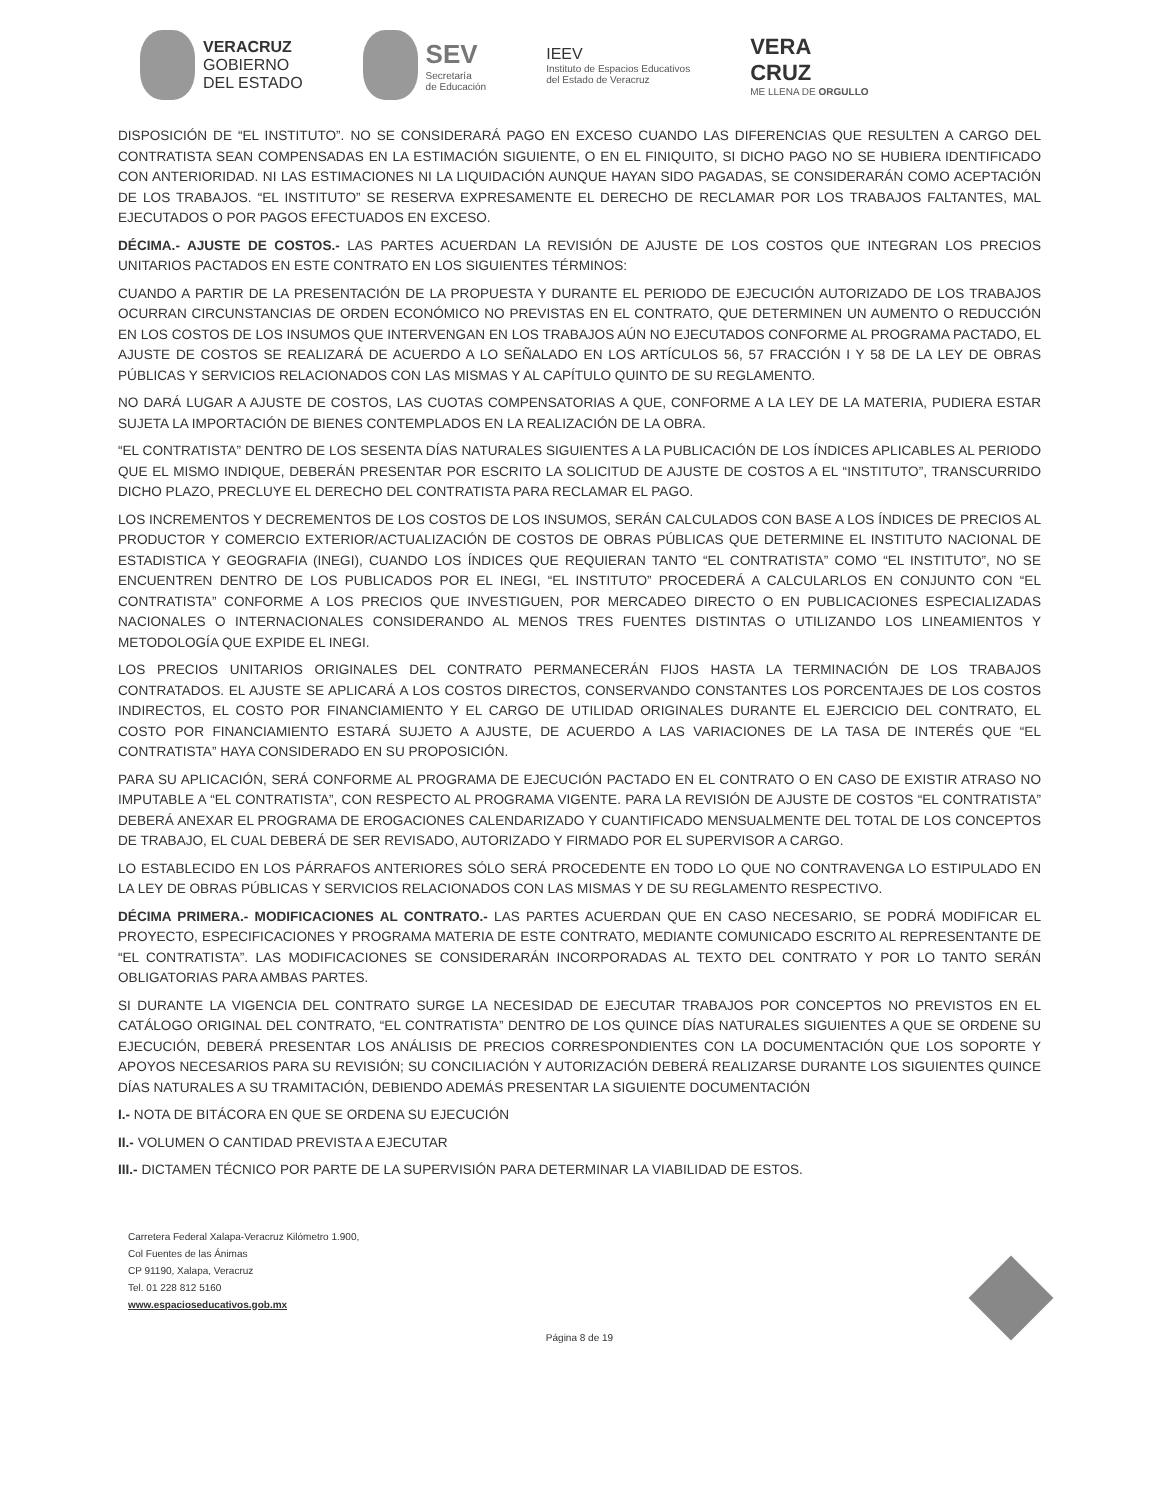VERACRUZ
GOBIERNO
DEL ESTADO
SEV
Secretaría
de Educación
IEEV
Instituto de Espacios Educativos
del Estado de Veracruz
VERA
CRUZ
ME LLENA DE ORGULLO
DISPOSICIÓN DE “EL INSTITUTO”. NO SE CONSIDERARÁ PAGO EN EXCESO CUANDO LAS DIFERENCIAS QUE RESULTEN A CARGO DEL CONTRATISTA SEAN COMPENSADAS EN LA ESTIMACIÓN SIGUIENTE, O EN EL FINIQUITO, SI DICHO PAGO NO SE HUBIERA IDENTIFICADO CON ANTERIORIDAD. NI LAS ESTIMACIONES NI LA LIQUIDACIÓN AUNQUE HAYAN SIDO PAGADAS, SE CONSIDERARÁN COMO ACEPTACIÓN DE LOS TRABAJOS. “EL INSTITUTO” SE RESERVA EXPRESAMENTE EL DERECHO DE RECLAMAR POR LOS TRABAJOS FALTANTES, MAL EJECUTADOS O POR PAGOS EFECTUADOS EN EXCESO.
DÉCIMA.- AJUSTE DE COSTOS.- LAS PARTES ACUERDAN LA REVISIÓN DE AJUSTE DE LOS COSTOS QUE INTEGRAN LOS PRECIOS UNITARIOS PACTADOS EN ESTE CONTRATO EN LOS SIGUIENTES TÉRMINOS:
CUANDO A PARTIR DE LA PRESENTACIÓN DE LA PROPUESTA Y DURANTE EL PERIODO DE EJECUCIÓN AUTORIZADO DE LOS TRABAJOS OCURRAN CIRCUNSTANCIAS DE ORDEN ECONÓMICO NO PREVISTAS EN EL CONTRATO, QUE DETERMINEN UN AUMENTO O REDUCCIÓN EN LOS COSTOS DE LOS INSUMOS QUE INTERVENGAN EN LOS TRABAJOS AÚN NO EJECUTADOS CONFORME AL PROGRAMA PACTADO, EL AJUSTE DE COSTOS SE REALIZARÁ DE ACUERDO A LO SEÑALADO EN LOS ARTÍCULOS 56, 57 FRACCIÓN I Y 58 DE LA LEY DE OBRAS PÚBLICAS Y SERVICIOS RELACIONADOS CON LAS MISMAS Y AL CAPÍTULO QUINTO DE SU REGLAMENTO.
NO DARÁ LUGAR A AJUSTE DE COSTOS, LAS CUOTAS COMPENSATORIAS A QUE, CONFORME A LA LEY DE LA MATERIA, PUDIERA ESTAR SUJETA LA IMPORTACIÓN DE BIENES CONTEMPLADOS EN LA REALIZACIÓN DE LA OBRA.
“EL CONTRATISTA” DENTRO DE LOS SESENTA DÍAS NATURALES SIGUIENTES A LA PUBLICACIÓN DE LOS ÍNDICES APLICABLES AL PERIODO QUE EL MISMO INDIQUE, DEBERÁN PRESENTAR POR ESCRITO LA SOLICITUD DE AJUSTE DE COSTOS A EL “INSTITUTO”, TRANSCURRIDO DICHO PLAZO, PRECLUYE EL DERECHO DEL CONTRATISTA PARA RECLAMAR EL PAGO.
LOS INCREMENTOS Y DECREMENTOS DE LOS COSTOS DE LOS INSUMOS, SERÁN CALCULADOS CON BASE A LOS ÍNDICES DE PRECIOS AL PRODUCTOR Y COMERCIO EXTERIOR/ACTUALIZACIÓN DE COSTOS DE OBRAS PÚBLICAS QUE DETERMINE EL INSTITUTO NACIONAL DE ESTADISTICA Y GEOGRAFIA (INEGI), CUANDO LOS ÍNDICES QUE REQUIERAN TANTO “EL CONTRATISTA” COMO “EL INSTITUTO”, NO SE ENCUENTREN DENTRO DE LOS PUBLICADOS POR EL INEGI, “EL INSTITUTO” PROCEDERÁ A CALCULARLOS EN CONJUNTO CON “EL CONTRATISTA” CONFORME A LOS PRECIOS QUE INVESTIGUEN, POR MERCADEO DIRECTO O EN PUBLICACIONES ESPECIALIZADAS NACIONALES O INTERNACIONALES CONSIDERANDO AL MENOS TRES FUENTES DISTINTAS O UTILIZANDO LOS LINEAMIENTOS Y METODOLOGÍA QUE EXPIDE EL INEGI.
LOS PRECIOS UNITARIOS ORIGINALES DEL CONTRATO PERMANECERÁN FIJOS HASTA LA TERMINACIÓN DE LOS TRABAJOS CONTRATADOS. EL AJUSTE SE APLICARÁ A LOS COSTOS DIRECTOS, CONSERVANDO CONSTANTES LOS PORCENTAJES DE LOS COSTOS INDIRECTOS, EL COSTO POR FINANCIAMIENTO Y EL CARGO DE UTILIDAD ORIGINALES DURANTE EL EJERCICIO DEL CONTRATO, EL COSTO POR FINANCIAMIENTO ESTARÁ SUJETO A AJUSTE, DE ACUERDO A LAS VARIACIONES DE LA TASA DE INTERÉS QUE “EL CONTRATISTA” HAYA CONSIDERADO EN SU PROPOSICIÓN.
PARA SU APLICACIÓN, SERÁ CONFORME AL PROGRAMA DE EJECUCIÓN PACTADO EN EL CONTRATO O EN CASO DE EXISTIR ATRASO NO IMPUTABLE A “EL CONTRATISTA”, CON RESPECTO AL PROGRAMA VIGENTE. PARA LA REVISIÓN DE AJUSTE DE COSTOS “EL CONTRATISTA” DEBERÁ ANEXAR EL PROGRAMA DE EROGACIONES CALENDARIZADO Y CUANTIFICADO MENSUALMENTE DEL TOTAL DE LOS CONCEPTOS DE TRABAJO, EL CUAL DEBERÁ DE SER REVISADO, AUTORIZADO Y FIRMADO POR EL SUPERVISOR A CARGO.
LO ESTABLECIDO EN LOS PÁRRAFOS ANTERIORES SÓLO SERÁ PROCEDENTE EN TODO LO QUE NO CONTRAVENGA LO ESTIPULADO EN LA LEY DE OBRAS PÚBLICAS Y SERVICIOS RELACIONADOS CON LAS MISMAS Y DE SU REGLAMENTO RESPECTIVO.
DÉCIMA PRIMERA.- MODIFICACIONES AL CONTRATO.- LAS PARTES ACUERDAN QUE EN CASO NECESARIO, SE PODRÁ MODIFICAR EL PROYECTO, ESPECIFICACIONES Y PROGRAMA MATERIA DE ESTE CONTRATO, MEDIANTE COMUNICADO ESCRITO AL REPRESENTANTE DE “EL CONTRATISTA”. LAS MODIFICACIONES SE CONSIDERARÁN INCORPORADAS AL TEXTO DEL CONTRATO Y POR LO TANTO SERÁN OBLIGATORIAS PARA AMBAS PARTES.
SI DURANTE LA VIGENCIA DEL CONTRATO SURGE LA NECESIDAD DE EJECUTAR TRABAJOS POR CONCEPTOS NO PREVISTOS EN EL CATÁLOGO ORIGINAL DEL CONTRATO, “EL CONTRATISTA” DENTRO DE LOS QUINCE DÍAS NATURALES SIGUIENTES A QUE SE ORDENE SU EJECUCIÓN, DEBERÁ PRESENTAR LOS ANÁLISIS DE PRECIOS CORRESPONDIENTES CON LA DOCUMENTACIÓN QUE LOS SOPORTE Y APOYOS NECESARIOS PARA SU REVISIÓN; SU CONCILIACIÓN Y AUTORIZACIÓN DEBERÁ REALIZARSE DURANTE LOS SIGUIENTES QUINCE DÍAS NATURALES A SU TRAMITACIÓN, DEBIENDO ADEMÁS PRESENTAR LA SIGUIENTE DOCUMENTACIÓN
I.- NOTA DE BITÁCORA EN QUE SE ORDENA SU EJECUCIÓN
II.- VOLUMEN O CANTIDAD PREVISTA A EJECUTAR
III.- DICTAMEN TÉCNICO POR PARTE DE LA SUPERVISIÓN PARA DETERMINAR LA VIABILIDAD DE ESTOS.
Carretera Federal Xalapa-Veracruz Kilómetro 1.900,
Col Fuentes de las Ánimas
CP 91190, Xalapa, Veracruz
Tel. 01 228 812 5160
www.espacioseducativos.gob.mx
Página 8 de 19